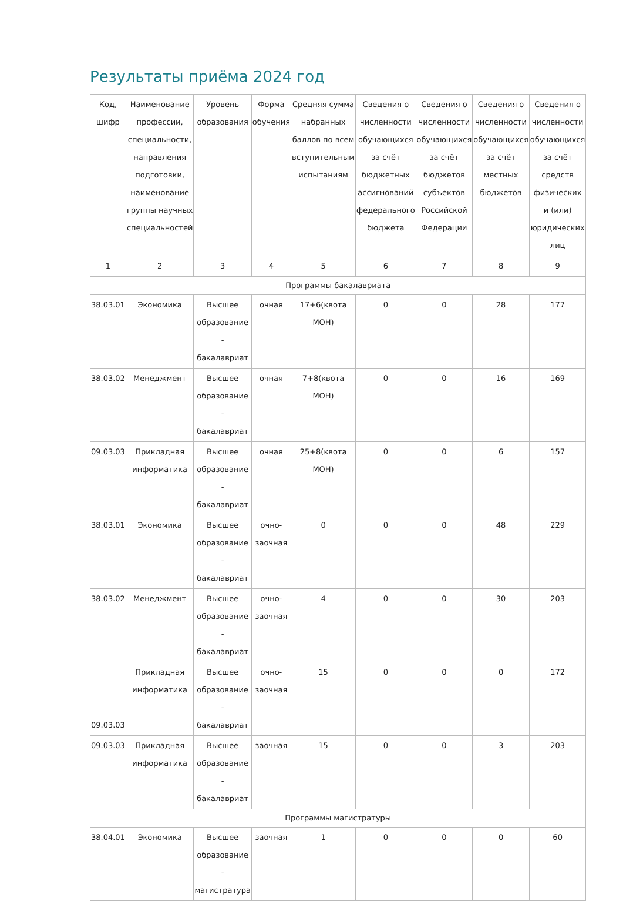Результаты приёма 2024 год
| Код, шифр | Наименование профессии, специальности, направления подготовки, наименование группы научных специальностей | Уровень образования | Форма обучения | Средняя сумма набранных баллов по всем вступительным испытаниям | Сведения о численности обучающихся за счёт бюджетных ассигнований федерального бюджета | Сведения о численности обучающихся за счёт бюджетов субъектов Российской Федерации | Сведения о численности обучающихся за счёт местных бюджетов | Сведения о численности обучающихся за счёт средств физических и (или) юридических лиц |
| --- | --- | --- | --- | --- | --- | --- | --- | --- |
| 1 | 2 | 3 | 4 | 5 | 6 | 7 | 8 | 9 |
| Программы бакалавриата | | | | | | | | |
| 38.03.01 | Экономика | Высшее образование - бакалавриат | очная | 17+6(квота МОН) | 0 | 0 | 28 | 177 |
| 38.03.02 | Менеджмент | Высшее образование - бакалавриат | очная | 7+8(квота МОН) | 0 | 0 | 16 | 169 |
| 09.03.03 | Прикладная информатика | Высшее образование - бакалавриат | очная | 25+8(квота МОН) | 0 | 0 | 6 | 157 |
| 38.03.01 | Экономика | Высшее образование - бакалавриат | очно-заочная | 0 | 0 | 0 | 48 | 229 |
| 38.03.02 | Менеджмент | Высшее образование - бакалавриат | очно-заочная | 4 | 0 | 0 | 30 | 203 |
| 09.03.03 | Прикладная информатика | Высшее образование - бакалавриат | очно-заочная | 15 | 0 | 0 | 0 | 172 |
| 09.03.03 | Прикладная информатика | Высшее образование - бакалавриат | заочная | 15 | 0 | 0 | 3 | 203 |
| Программы магистратуры | | | | | | | | |
| 38.04.01 | Экономика | Высшее образование - магистратура | заочная | 1 | 0 | 0 | 0 | 60 |